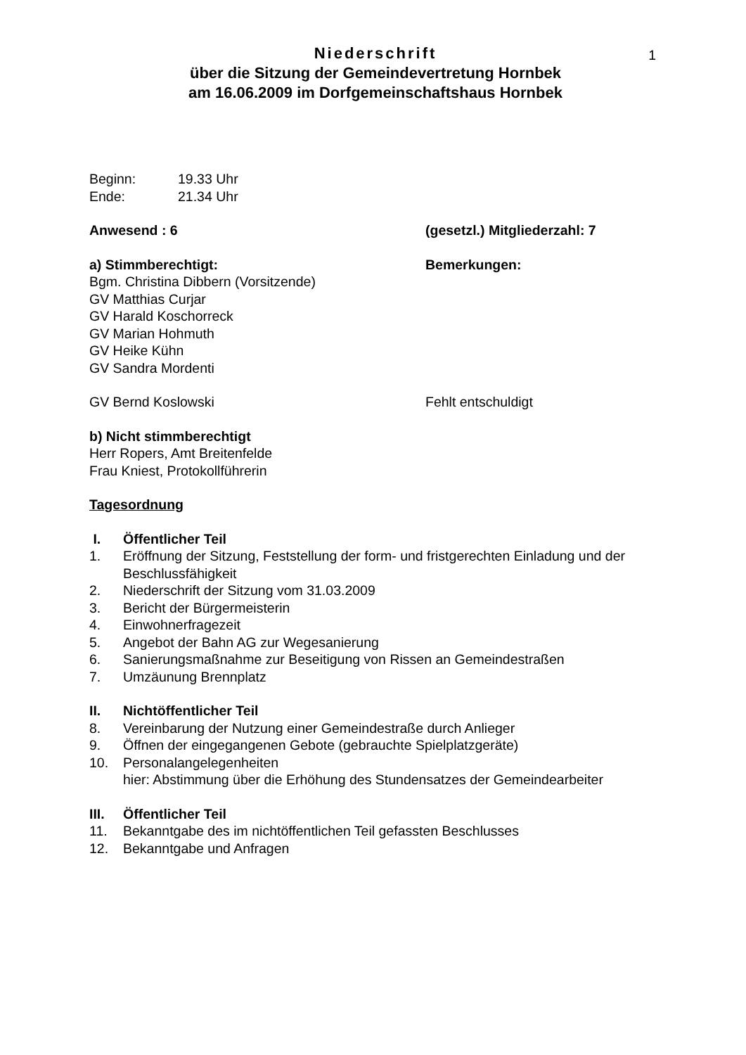1
Niederschrift
über die Sitzung der Gemeindevertretung Hornbek
am 16.06.2009 im Dorfgemeinschaftshaus Hornbek
Beginn: 19.33 Uhr
Ende: 21.34 Uhr
Anwesend : 6 (gesetzl.) Mitgliederzahl: 7
a) Stimmberechtigt: Bemerkungen:
Bgm. Christina Dibbern (Vorsitzende)
GV Matthias Curjar
GV Harald Koschorreck
GV Marian Hohmuth
GV Heike Kühn
GV Sandra Mordenti
GV Bernd Koslowski Fehlt entschuldigt
b) Nicht stimmberechtigt
Herr Ropers, Amt Breitenfelde
Frau Kniest, Protokollführerin
Tagesordnung
I. Öffentlicher Teil
1. Eröffnung der Sitzung, Feststellung der form- und fristgerechten Einladung und der Beschlussfähigkeit
2. Niederschrift der Sitzung vom 31.03.2009
3. Bericht der Bürgermeisterin
4. Einwohnerfragezeit
5. Angebot der Bahn AG zur Wegesanierung
6. Sanierungsmaßnahme zur Beseitigung von Rissen an Gemeindestraßen
7. Umzäunung Brennplatz
II. Nichtöffentlicher Teil
8. Vereinbarung der Nutzung einer Gemeindestraße durch Anlieger
9. Öffnen der eingegangenen Gebote (gebrauchte Spielplatzgeräte)
10. Personalangelegenheiten
hier: Abstimmung über die Erhöhung des Stundensatzes der Gemeindearbeiter
III. Öffentlicher Teil
11. Bekanntgabe des im nichtöffentlichen Teil gefassten Beschlusses
12. Bekanntgabe und Anfragen